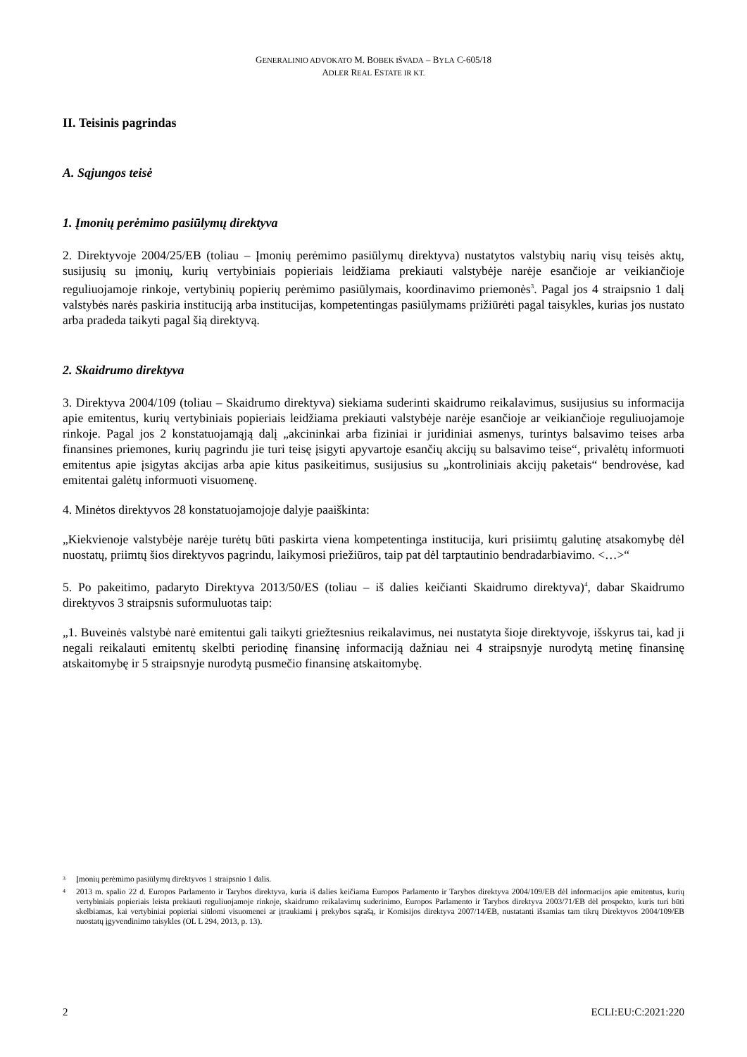GENERALINIO ADVOKATO M. BOBEK IŠVADA – BYLA C-605/18
ADLER REAL ESTATE IR KT.
II. Teisinis pagrindas
A. Sąjungos teisė
1. Įmonių perėmimo pasiūlymų direktyva
2. Direktyvoje 2004/25/EB (toliau – Įmonių perėmimo pasiūlymų direktyva) nustatytos valstybių narių visų teisės aktų, susijusių su įmonių, kurių vertybiniais popieriais leidžiama prekiauti valstybėje narėje esančioje ar veikiančioje reguliuojamoje rinkoje, vertybinių popierių perėmimo pasiūlymais, koordinavimo priemonės<sup>3</sup>. Pagal jos 4 straipsnio 1 dalį valstybės narės paskiria instituciją arba institucijas, kompetentingas pasiūlymams prižiūrėti pagal taisykles, kurias jos nustato arba pradeda taikyti pagal šią direktyvą.
2. Skaidrumo direktyva
3. Direktyva 2004/109 (toliau – Skaidrumo direktyva) siekiama suderinti skaidrumo reikalavimus, susijusius su informacija apie emitentus, kurių vertybiniais popieriais leidžiama prekiauti valstybėje narėje esančioje ar veikiančioje reguliuojamoje rinkoje. Pagal jos 2 konstatuojamąją dalį „akcininkai arba fiziniai ir juridiniai asmenys, turintys balsavimo teises arba finansines priemones, kurių pagrindu jie turi teisę įsigyti apyvartoje esančių akcijų su balsavimo teise“, privalėtų informuoti emitentus apie įsigytas akcijas arba apie kitus pasikeitimus, susijusius su „kontroliniais akcijų paketais“ bendrovėse, kad emitentai galėtų informuoti visuomenę.
4. Minėtos direktyvos 28 konstatuojamojoje dalyje paaiškinta:
„Kiekvienoje valstybėje narėje turėtų būti paskirta viena kompetentinga institucija, kuri prisiimtų galutinę atsakomybę dėl nuostatų, priimtų šios direktyvos pagrindu, laikymosi priežiūros, taip pat dėl tarptautinio bendradarbiavimo. <…>“
5. Po pakeitimo, padaryto Direktyva 2013/50/ES (toliau – iš dalies keičianti Skaidrumo direktyva)<sup>4</sup>, dabar Skaidrumo direktyvos 3 straipsnis suformuluotas taip:
„1. Buveinės valstybė narė emitentui gali taikyti griežtesnius reikalavimus, nei nustatyta šioje direktyvoje, išskyrus tai, kad ji negali reikalauti emitentų skelbti periodinę finansinę informaciją dažniau nei 4 straipsnyje nurodytą metinę finansinę atskaitomybę ir 5 straipsnyje nurodytą pusmečio finansinę atskaitomybę.
3
Įmonių perėmimo pasiūlymų direktyvos 1 straipsnio 1 dalis.
4
2013 m. spalio 22 d. Europos Parlamento ir Tarybos direktyva, kuria iš dalies keičiama Europos Parlamento ir Tarybos direktyva 2004/109/EB dėl informacijos apie emitentus, kurių vertybiniais popieriais leista prekiauti reguliuojamoje rinkoje, skaidrumo reikalavimų suderinimo, Europos Parlamento ir Tarybos direktyva 2003/71/EB dėl prospekto, kuris turi būti skelbiamas, kai vertybiniai popieriai siūlomi visuomenei ar įtraukiami į prekybos sąrašą, ir Komisijos direktyva 2007/14/EB, nustatanti išsamias tam tikrų Direktyvos 2004/109/EB nuostatų įgyvendinimo taisykles (OL L 294, 2013, p. 13).
2 ECLI:EU:C:2021:220